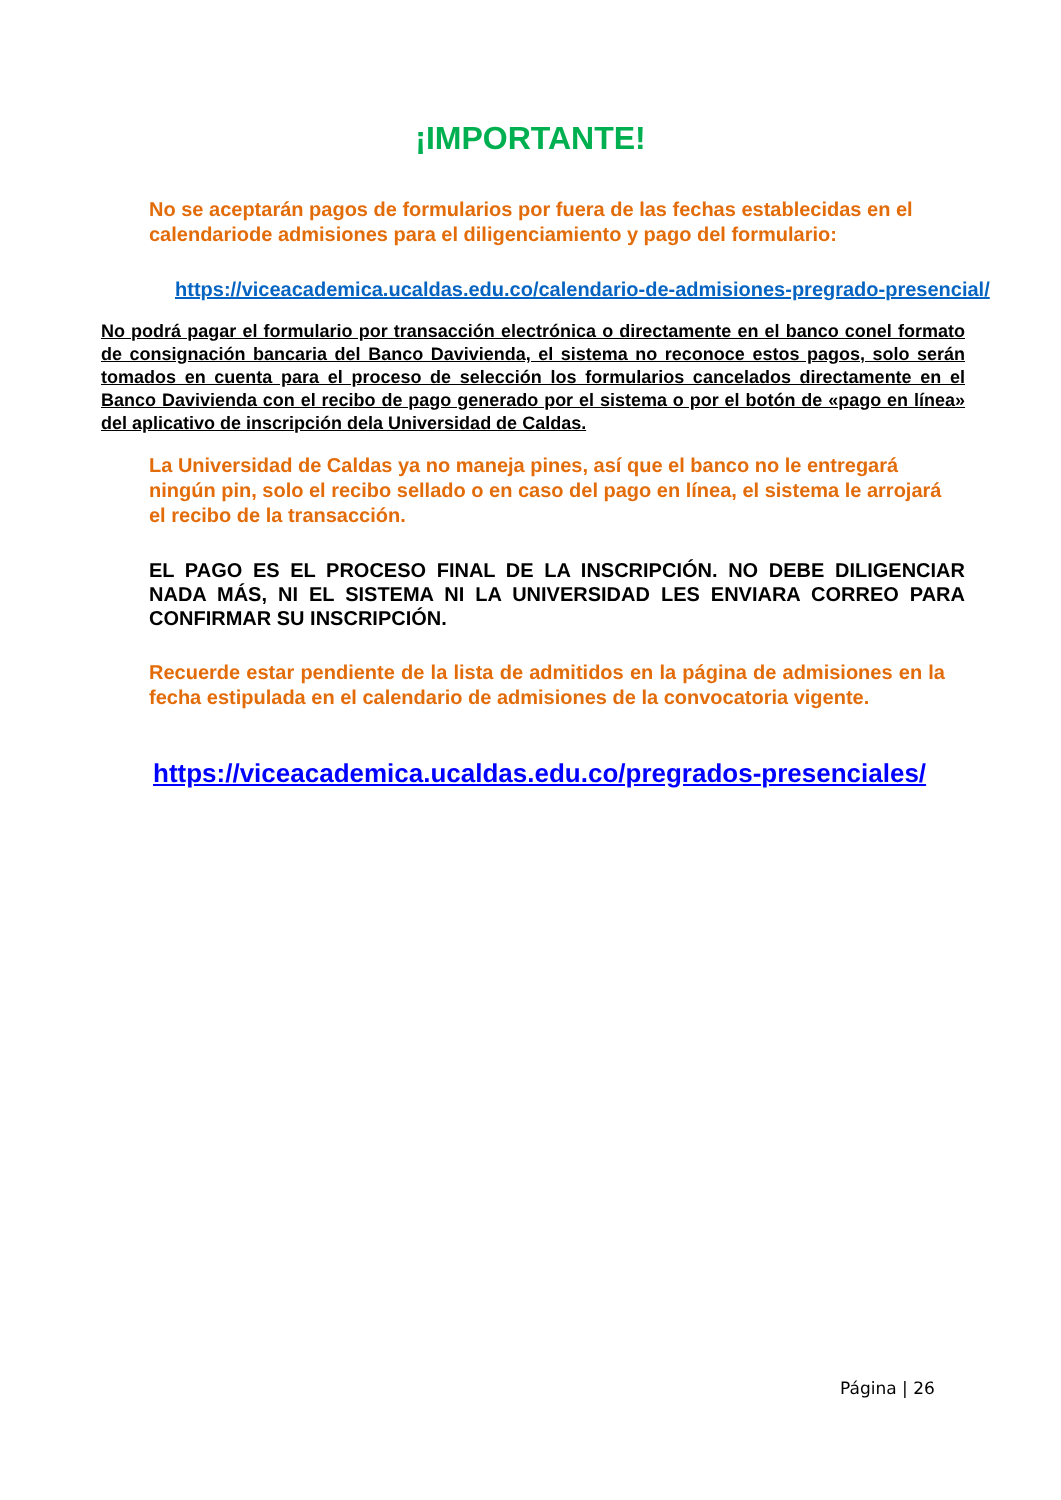¡IMPORTANTE!
No se aceptarán pagos de formularios por fuera de las fechas establecidas en el calendariode admisiones para el diligenciamiento y pago del formulario:
https://viceacademica.ucaldas.edu.co/calendario-de-admisiones-pregrado-presencial/
No podrá pagar el formulario por transacción electrónica o directamente en el banco conel formato de consignación bancaria del Banco Davivienda, el sistema no reconoce estos pagos, solo serán tomados en cuenta para el proceso de selección los formularios cancelados directamente en el Banco Davivienda con el recibo de pago generado por el sistema o por el botón de «pago en línea» del aplicativo de inscripción dela Universidad de Caldas.
La Universidad de Caldas ya no maneja pines, así que el banco no le entregará ningún pin, solo el recibo sellado o en caso del pago en línea, el sistema le arrojará el recibo de la transacción.
EL PAGO ES EL PROCESO FINAL DE LA INSCRIPCIÓN. NO DEBE DILIGENCIAR NADA MÁS, NI EL SISTEMA NI LA UNIVERSIDAD LES ENVIARA CORREO PARA CONFIRMAR SU INSCRIPCIÓN.
Recuerde estar pendiente de la lista de admitidos en la página de admisiones en la fecha estipulada en el calendario de admisiones de la convocatoria vigente.
https://viceacademica.ucaldas.edu.co/pregrados-presenciales/
Página | 26